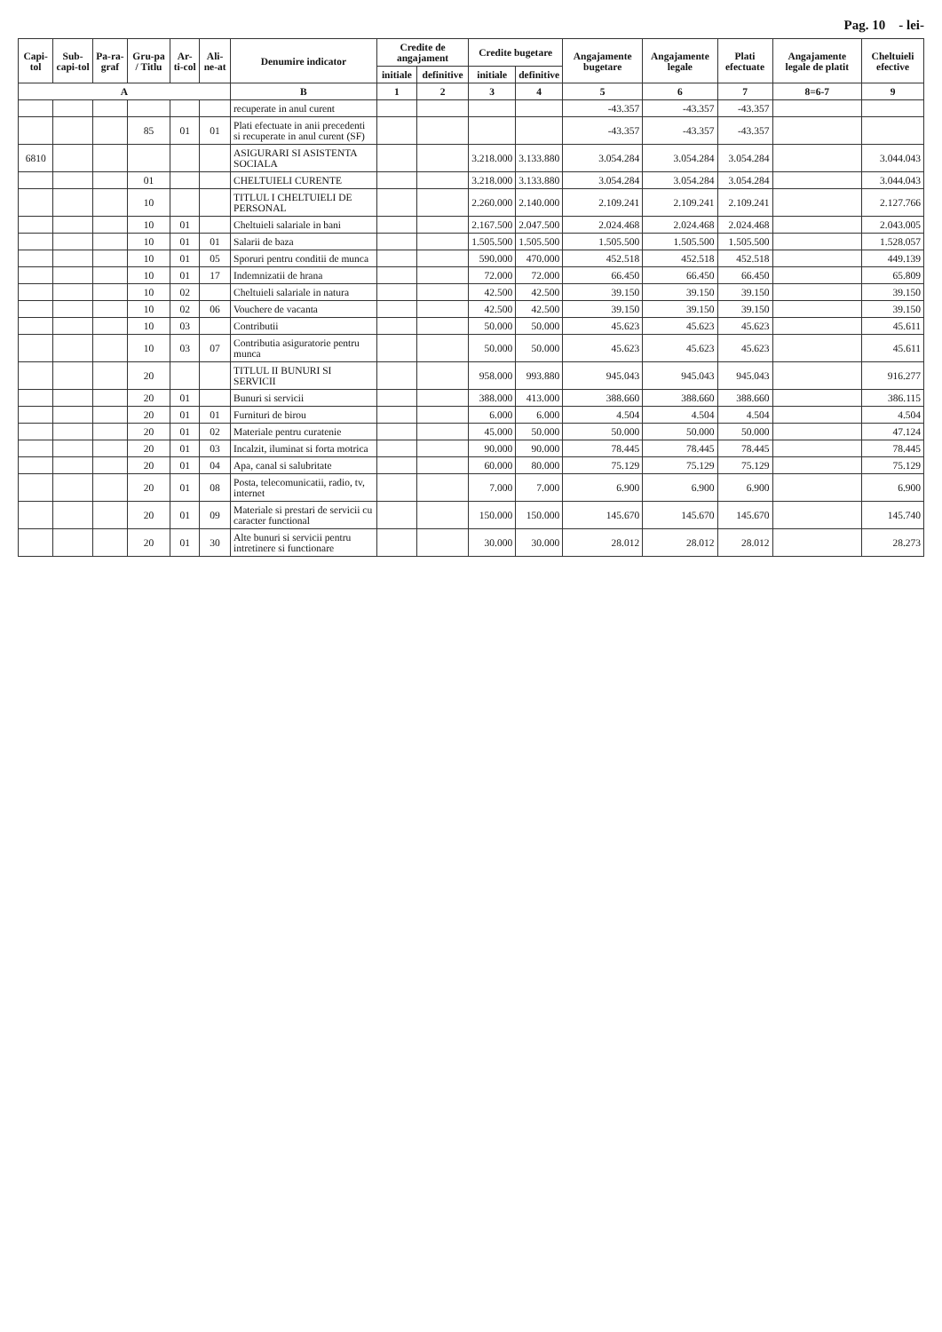Pag. 10 - lei-
| Capi-tol | Sub-capi-tol | Pa-ra-graf | Gru-pa / Titlu | Ar-ti-col | Ali-ne-at | Denumire indicator | Credite de angajament | | Credite bugetare | | Angajamente bugetare | Angajamente legale | Plati efectuate | Angajamente legale de platit | Cheltuieli efective |
| --- | --- | --- | --- | --- | --- | --- | --- | --- | --- | --- | --- | --- | --- | --- | --- |
| | | | | | | | initiale | definitive | initiale | definitive | | | | | |
| A | | | | | | B | 1 | 2 | 3 | 4 | 5 | 6 | 7 | 8=6-7 | 9 |
| | | | | | | recuperate in anul curent | | | | | -43.357 | -43.357 | -43.357 | | |
| | | | 85 | 01 | 01 | Plati efectuate in anii precedenti si recuperate in anul curent (SF) | | | | | -43.357 | -43.357 | -43.357 | | |
| 6810 | | | | | | ASIGURARI SI ASISTENTA SOCIALA | | | 3.218.000 | 3.133.880 | 3.054.284 | 3.054.284 | 3.054.284 | | 3.044.043 |
| | | | 01 | | | CHELTUIELI CURENTE | | | 3.218.000 | 3.133.880 | 3.054.284 | 3.054.284 | 3.054.284 | | 3.044.043 |
| | | | 10 | | | TITLUL I CHELTUIELI DE PERSONAL | | | 2.260.000 | 2.140.000 | 2.109.241 | 2.109.241 | 2.109.241 | | 2.127.766 |
| | | | 10 | 01 | | Cheltuieli salariale in bani | | | 2.167.500 | 2.047.500 | 2.024.468 | 2.024.468 | 2.024.468 | | 2.043.005 |
| | | | 10 | 01 | 01 | Salarii de baza | | | 1.505.500 | 1.505.500 | 1.505.500 | 1.505.500 | 1.505.500 | | 1.528.057 |
| | | | 10 | 01 | 05 | Sporuri pentru conditii de munca | | | 590.000 | 470.000 | 452.518 | 452.518 | 452.518 | | 449.139 |
| | | | 10 | 01 | 17 | Indemnizatii de hrana | | | 72.000 | 72.000 | 66.450 | 66.450 | 66.450 | | 65.809 |
| | | | 10 | 02 | | Cheltuieli salariale in natura | | | 42.500 | 42.500 | 39.150 | 39.150 | 39.150 | | 39.150 |
| | | | 10 | 02 | 06 | Vouchere de vacanta | | | 42.500 | 42.500 | 39.150 | 39.150 | 39.150 | | 39.150 |
| | | | 10 | 03 | | Contributii | | | 50.000 | 50.000 | 45.623 | 45.623 | 45.623 | | 45.611 |
| | | | 10 | 03 | 07 | Contributia asiguratorie pentru munca | | | 50.000 | 50.000 | 45.623 | 45.623 | 45.623 | | 45.611 |
| | | | 20 | | | TITLUL II BUNURI SI SERVICII | | | 958.000 | 993.880 | 945.043 | 945.043 | 945.043 | | 916.277 |
| | | | 20 | 01 | | Bunuri si servicii | | | 388.000 | 413.000 | 388.660 | 388.660 | 388.660 | | 386.115 |
| | | | 20 | 01 | 01 | Furnituri de birou | | | 6.000 | 6.000 | 4.504 | 4.504 | 4.504 | | 4.504 |
| | | | 20 | 01 | 02 | Materiale pentru curatenie | | | 45.000 | 50.000 | 50.000 | 50.000 | 50.000 | | 47.124 |
| | | | 20 | 01 | 03 | Incalzit, iluminat si forta motrica | | | 90.000 | 90.000 | 78.445 | 78.445 | 78.445 | | 78.445 |
| | | | 20 | 01 | 04 | Apa, canal si salubritate | | | 60.000 | 80.000 | 75.129 | 75.129 | 75.129 | | 75.129 |
| | | | 20 | 01 | 08 | Posta, telecomunicatii, radio, tv, internet | | | 7.000 | 7.000 | 6.900 | 6.900 | 6.900 | | 6.900 |
| | | | 20 | 01 | 09 | Materiale si prestari de servicii cu caracter functional | | | 150.000 | 150.000 | 145.670 | 145.670 | 145.670 | | 145.740 |
| | | | 20 | 01 | 30 | Alte bunuri si servicii pentru intretinere si functionare | | | 30.000 | 30.000 | 28.012 | 28.012 | 28.012 | | 28.273 |